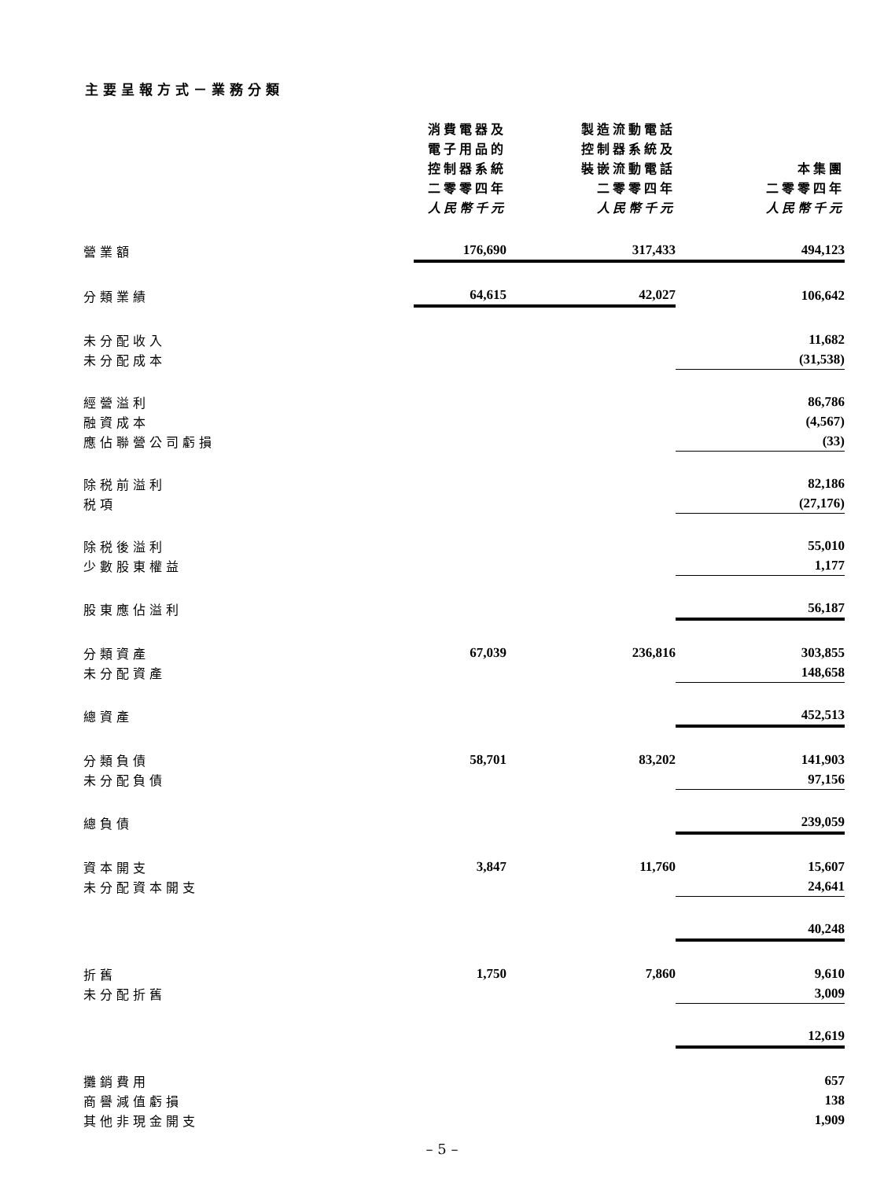主要呈報方式－業務分類
| | 消費電器及 電子用品的 控制器系統 二零零四年 人民幣千元 | 製造流動電話 控制器系統及 裝嵌流動電話 二零零四年 人民幣千元 | 本集團 二零零四年 人民幣千元 |
| --- | --- | --- | --- |
| 營業額 | 176,690 | 317,433 | 494,123 |
| 分類業績 | 64,615 | 42,027 | 106,642 |
| 未分配收入 | | | 11,682 |
| 未分配成本 | | | (31,538) |
| 經營溢利 | | | 86,786 |
| 融資成本 | | | (4,567) |
| 應佔聯營公司虧損 | | | (33) |
| 除税前溢利 | | | 82,186 |
| 税項 | | | (27,176) |
| 除税後溢利 | | | 55,010 |
| 少數股東權益 | | | 1,177 |
| 股東應佔溢利 | | | 56,187 |
| 分類資產 | 67,039 | 236,816 | 303,855 |
| 未分配資產 | | | 148,658 |
| 總資產 | | | 452,513 |
| 分類負債 | 58,701 | 83,202 | 141,903 |
| 未分配負債 | | | 97,156 |
| 總負債 | | | 239,059 |
| 資本開支 | 3,847 | 11,760 | 15,607 |
| 未分配資本開支 | | | 24,641 |
| | | | 40,248 |
| 折舊 | 1,750 | 7,860 | 9,610 |
| 未分配折舊 | | | 3,009 |
| | | | 12,619 |
| 攤銷費用 | | | 657 |
| 商譽減值虧損 | | | 138 |
| 其他非現金開支 | | | 1,909 |
– 5 –